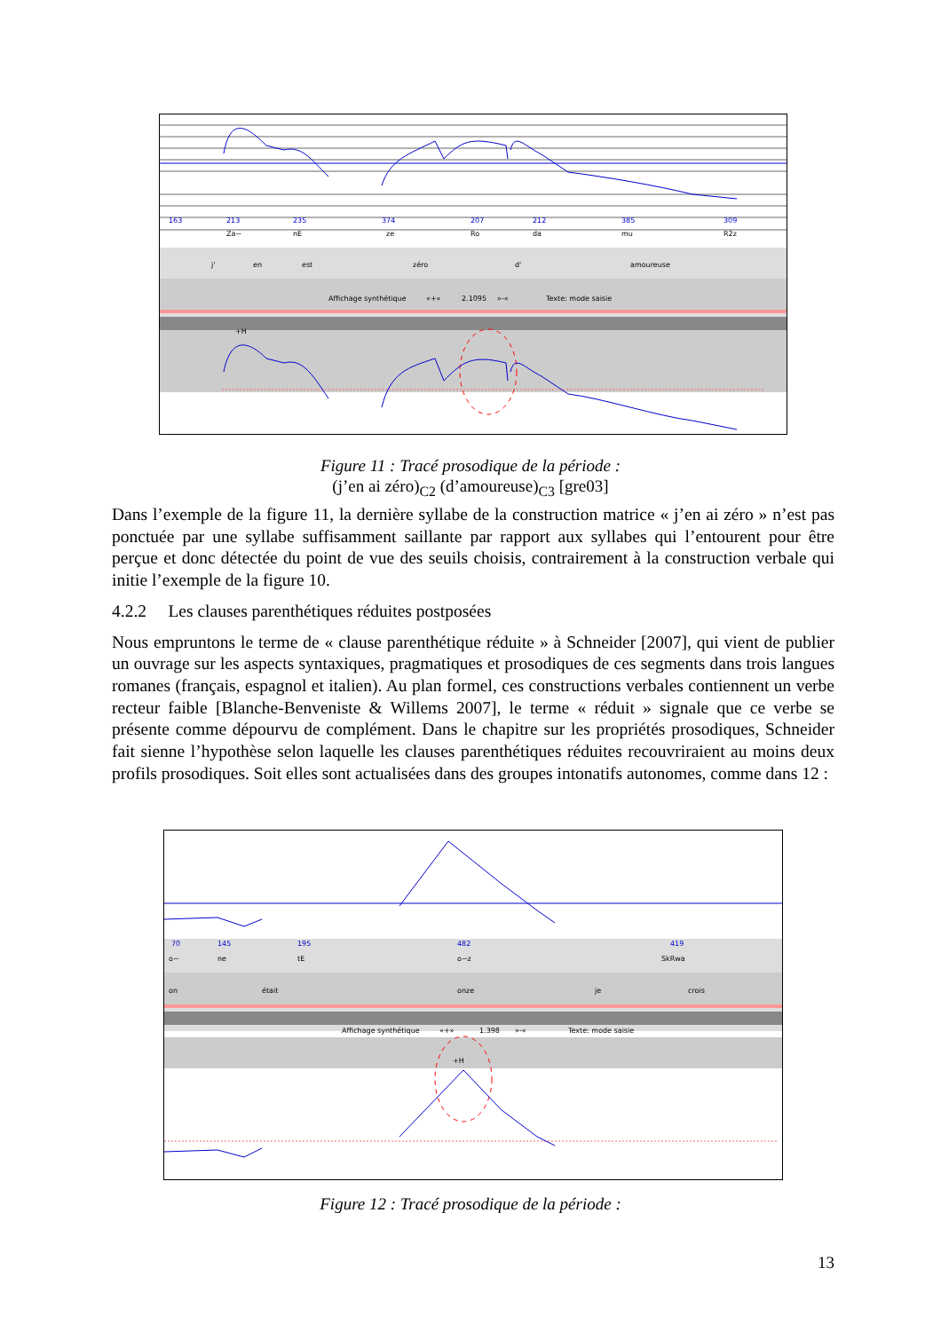.
163
213
235
374
207
212
385
309
Za~
nE
ze
Ro
da
mu
R2z
j'
en
est
zéro
d'
amoureuse
Affichage synthétique
«+»
2.1095
»-«
Texte: mode saisie
+H
Figure 11 : Tracé prosodique de la période :
(j’en ai zéro)<sub>C2</sub> (d’amoureuse)<sub>C3</sub> [gre03]
Dans l’exemple de la figure 11, la dernière syllabe de la construction matrice « j’en ai zéro » n’est pas ponctuée par une syllabe suffisamment saillante par rapport aux syllabes qui l’entourent pour être perçue et donc détectée du point de vue des seuils choisis, contrairement à la construction verbale qui initie l’exemple de la figure 10.
4.2.2 Les clauses parenthétiques réduites postposées
Nous empruntons le terme de « clause parenthétique réduite » à Schneider [2007], qui vient de publier un ouvrage sur les aspects syntaxiques, pragmatiques et prosodiques de ces segments dans trois langues romanes (français, espagnol et italien). Au plan formel, ces constructions verbales contiennent un verbe recteur faible [Blanche-Benveniste & Willems 2007], le terme « réduit » signale que ce verbe se présente comme dépourvu de complément. Dans le chapitre sur les propriétés prosodiques, Schneider fait sienne l’hypothèse selon laquelle les clauses parenthétiques réduites recouvriraient au moins deux profils prosodiques. Soit elles sont actualisées dans des groupes intonatifs autonomes, comme dans 12 :
70
145
195
482
419
o~
ne
tE
o~z
SkRwa
on
était
onze
je
crois
Affichage synthétique
«+»
1.398
»-«
Texte: mode saisie
+H
Figure 12 : Tracé prosodique de la période :
13